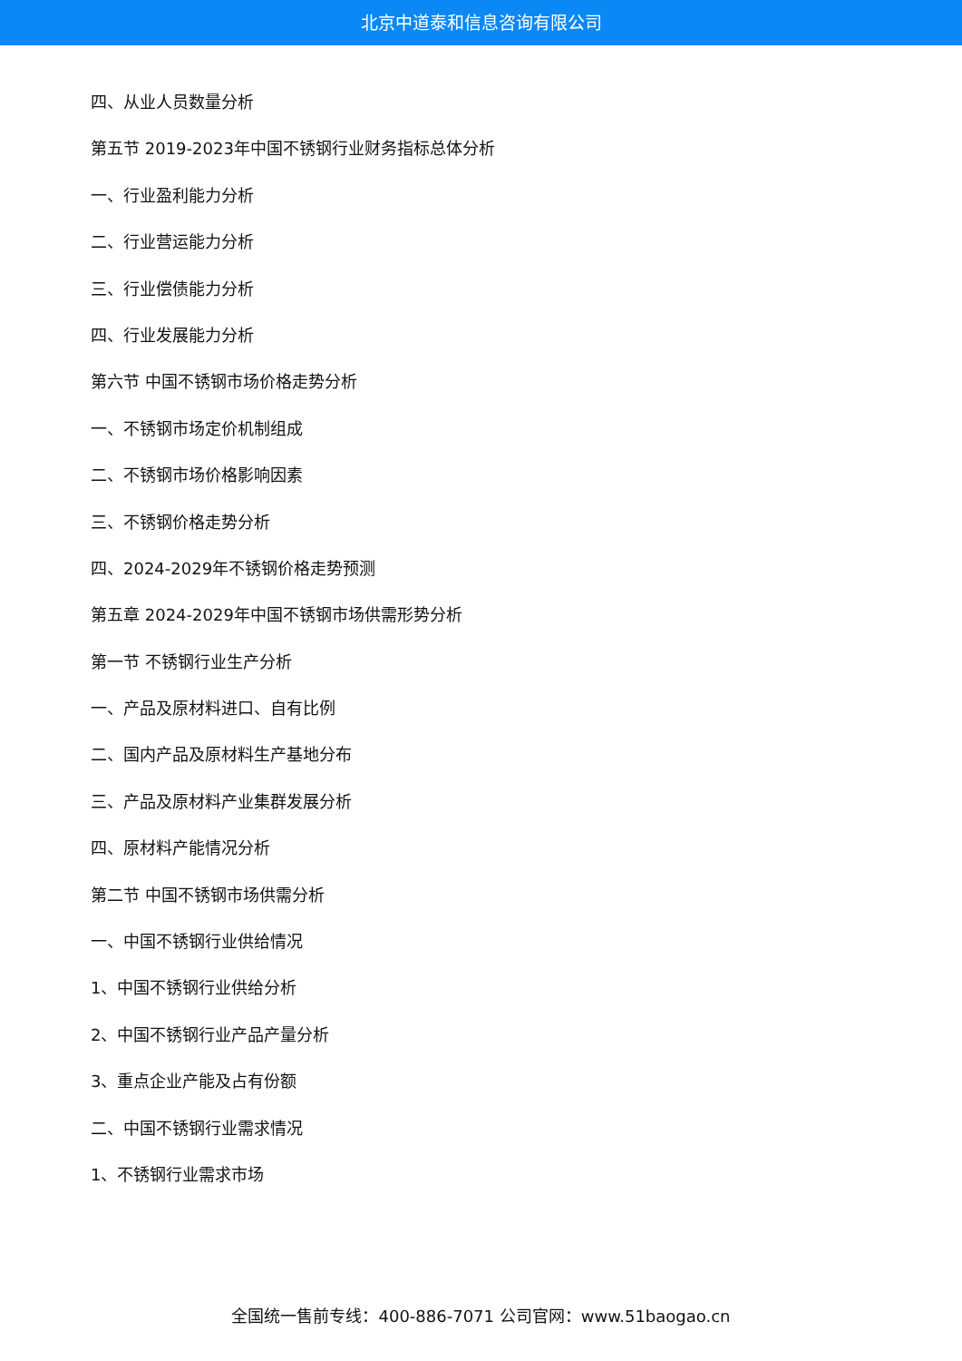北京中道泰和信息咨询有限公司
四、从业人员数量分析
第五节 2019-2023年中国不锈钢行业财务指标总体分析
一、行业盈利能力分析
二、行业营运能力分析
三、行业偿债能力分析
四、行业发展能力分析
第六节 中国不锈钢市场价格走势分析
一、不锈钢市场定价机制组成
二、不锈钢市场价格影响因素
三、不锈钢价格走势分析
四、2024-2029年不锈钢价格走势预测
第五章 2024-2029年中国不锈钢市场供需形势分析
第一节 不锈钢行业生产分析
一、产品及原材料进口、自有比例
二、国内产品及原材料生产基地分布
三、产品及原材料产业集群发展分析
四、原材料产能情况分析
第二节 中国不锈钢市场供需分析
一、中国不锈钢行业供给情况
1、中国不锈钢行业供给分析
2、中国不锈钢行业产品产量分析
3、重点企业产能及占有份额
二、中国不锈钢行业需求情况
1、不锈钢行业需求市场
全国统一售前专线：400-886-7071 公司官网：www.51baogao.cn